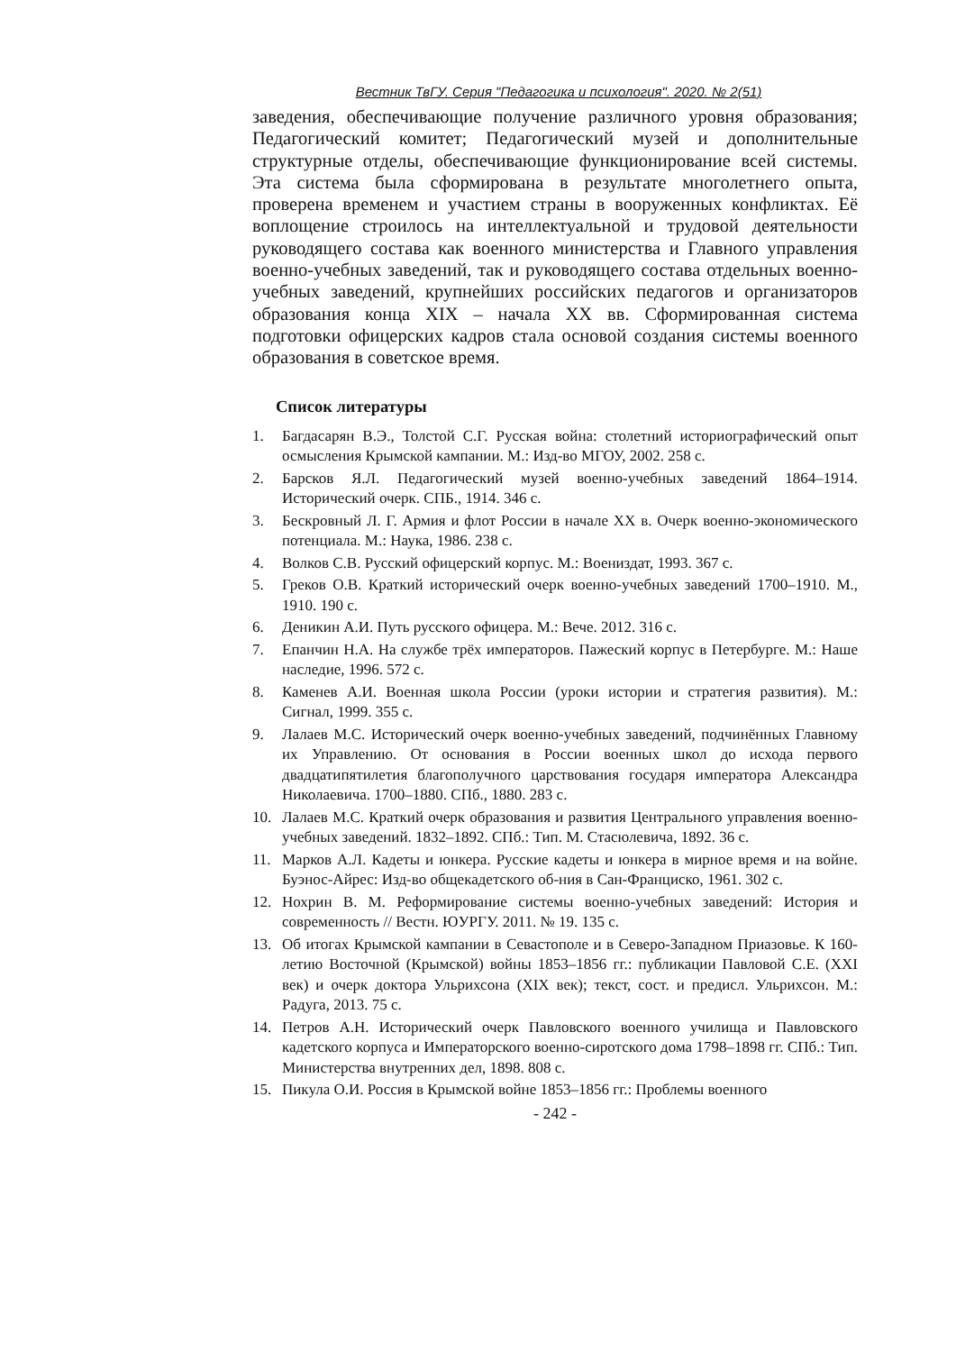Вестник ТвГУ. Серия "Педагогика и психология". 2020. № 2(51)
заведения, обеспечивающие получение различного уровня образования; Педагогический комитет; Педагогический музей и дополнительные структурные отделы, обеспечивающие функционирование всей системы. Эта система была сформирована в результате многолетнего опыта, проверена временем и участием страны в вооруженных конфликтах. Её воплощение строилось на интеллектуальной и трудовой деятельности руководящего состава как военного министерства и Главного управления военно-учебных заведений, так и руководящего состава отдельных военно-учебных заведений, крупнейших российских педагогов и организаторов образования конца XIX – начала XX вв. Сформированная система подготовки офицерских кадров стала основой создания системы военного образования в советское время.
Список литературы
1. Багдасарян В.Э., Толстой С.Г. Русская война: столетний историографический опыт осмысления Крымской кампании. М.: Изд-во МГОУ, 2002. 258 с.
2. Барсков Я.Л. Педагогический музей военно-учебных заведений 1864–1914. Исторический очерк. СПБ., 1914. 346 с.
3. Бескровный Л. Г. Армия и флот России в начале XX в. Очерк военно-экономического потенциала. М.: Наука, 1986. 238 с.
4. Волков С.В. Русский офицерский корпус. М.: Воениздат, 1993. 367 с.
5. Греков О.В. Краткий исторический очерк военно-учебных заведений 1700–1910. М., 1910. 190 с.
6. Деникин А.И. Путь русского офицера. М.: Вече. 2012. 316 с.
7. Епанчин Н.А. На службе трёх императоров. Пажеский корпус в Петербурге. М.: Наше наследие, 1996. 572 с.
8. Каменев А.И. Военная школа России (уроки истории и стратегия развития). М.: Сигнал, 1999. 355 с.
9. Лалаев М.С. Исторический очерк военно-учебных заведений, подчинённых Главному их Управлению. От основания в России военных школ до исхода первого двадцатипятилетия благополучного царствования государя императора Александра Николаевича. 1700–1880. СПб., 1880. 283 с.
10. Лалаев М.С. Краткий очерк образования и развития Центрального управления военно-учебных заведений. 1832–1892. СПб.: Тип. М. Стасюлевича, 1892. 36 с.
11. Марков А.Л. Кадеты и юнкера. Русские кадеты и юнкера в мирное время и на войне. Буэнос-Айрес: Изд-во общекадетского об-ния в Сан-Франциско, 1961. 302 с.
12. Нохрин В. М. Реформирование системы военно-учебных заведений: История и современность // Вестн. ЮУРГУ. 2011. № 19. 135 с.
13. Об итогах Крымской кампании в Севастополе и в Северо-Западном Приазовье. К 160-летию Восточной (Крымской) войны 1853–1856 гг.: публикации Павловой С.Е. (XXI век) и очерк доктора Ульрихсона (XIX век); текст, сост. и предисл. Ульрихсон. М.: Радуга, 2013. 75 с.
14. Петров А.Н. Исторический очерк Павловского военного училища и Павловского кадетского корпуса и Императорского военно-сиротского дома 1798–1898 гг. СПб.: Тип. Министерства внутренних дел, 1898. 808 с.
15. Пикула О.И. Россия в Крымской войне 1853–1856 гг.: Проблемы военного
- 242 -